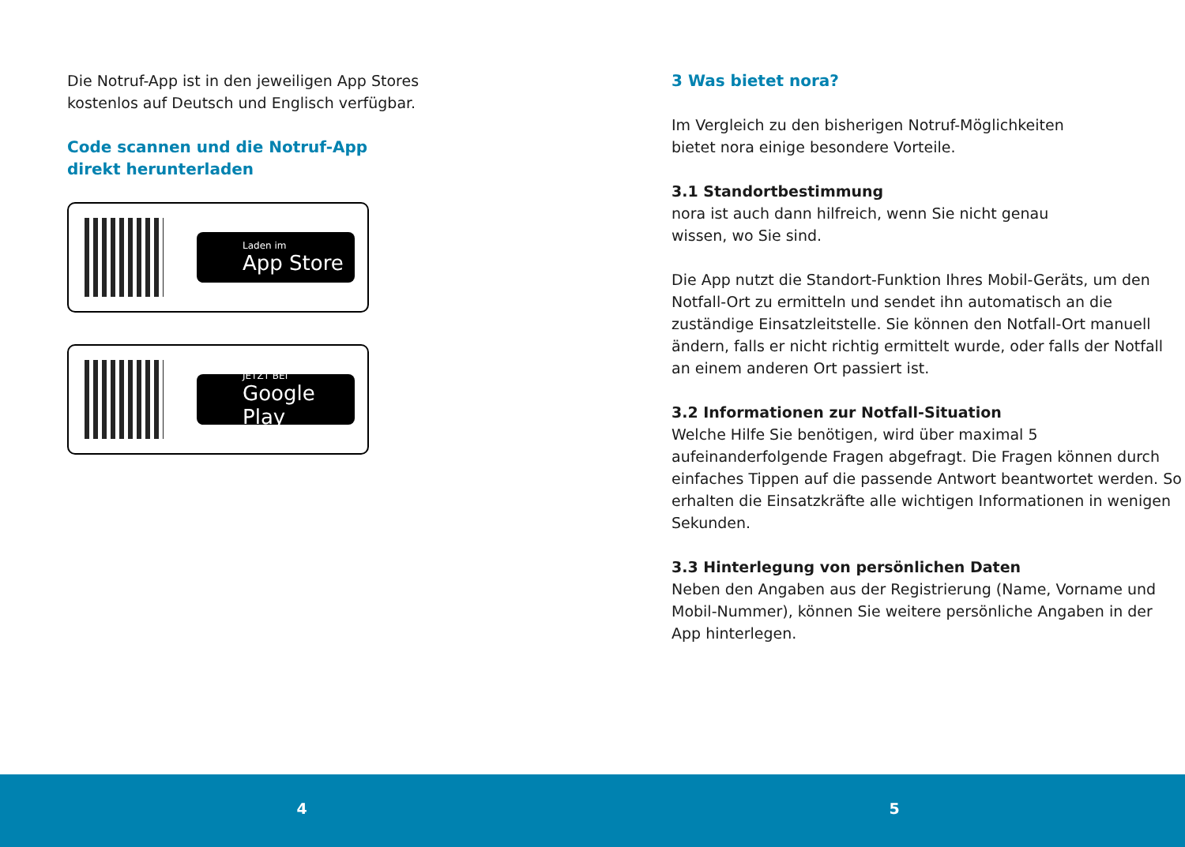Die Notruf-App ist in den jeweiligen App Stores
kostenlos auf Deutsch und Englisch verfügbar.
Code scannen und die Notruf-App
direkt herunterladen
Laden im
App Store
JETZT BEI
Google Play
3 Was bietet nora?
Im Vergleich zu den bisherigen Notruf-Möglichkeiten
bietet nora einige besondere Vorteile.
3.1 Standortbestimmung
nora ist auch dann hilfreich, wenn Sie nicht genau
wissen, wo Sie sind.
Die App nutzt die Standort-Funktion Ihres Mobil-Geräts, um den Notfall-Ort zu ermitteln und sendet ihn automatisch an die zuständige Einsatzleitstelle. Sie können den Notfall-Ort manuell ändern, falls er nicht richtig ermittelt wurde, oder falls der Notfall an einem anderen Ort passiert ist.
3.2 Informationen zur Notfall-Situation
Welche Hilfe Sie benötigen, wird über maximal 5 aufeinanderfolgende Fragen abgefragt. Die Fragen können durch einfaches Tippen auf die passende Antwort beantwortet werden. So erhalten die Einsatzkräfte alle wichtigen Informationen in wenigen Sekunden.
3.3 Hinterlegung von persönlichen Daten
Neben den Angaben aus der Registrierung (Name, Vorname und Mobil-Nummer), können Sie weitere persönliche Angaben in der App hinterlegen.
4 5